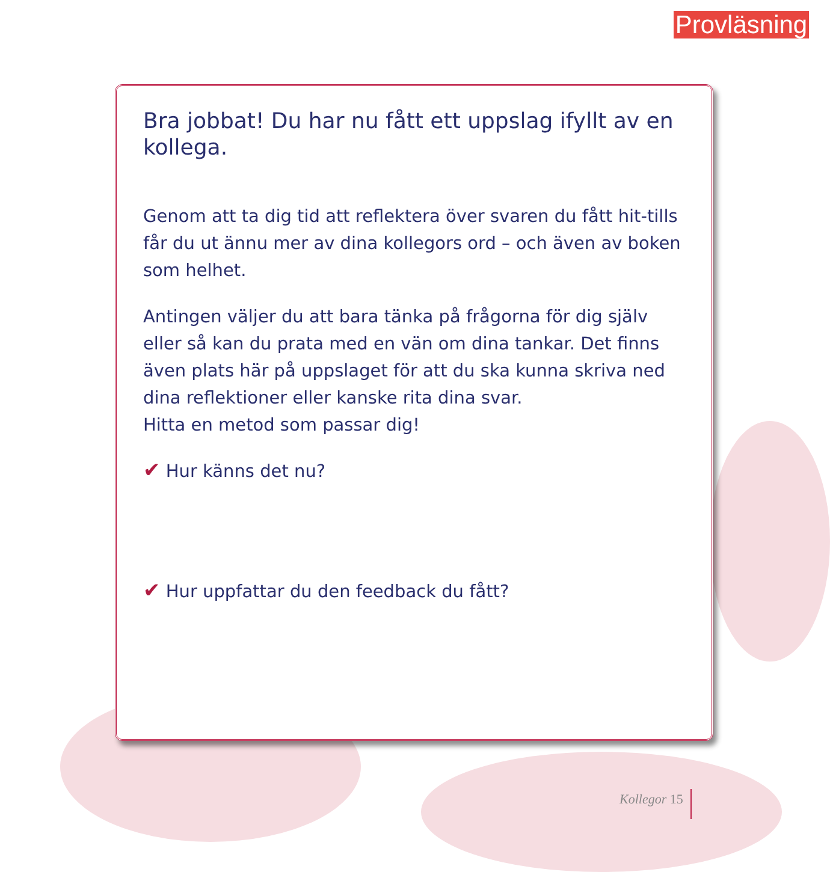Provläsning
Bra jobbat! Du har nu fått ett uppslag ifyllt av en kollega.
Genom att ta dig tid att reflektera över svaren du fått hit-tills får du ut ännu mer av dina kollegors ord – och även av boken som helhet.
Antingen väljer du att bara tänka på frågorna för dig själv eller så kan du prata med en vän om dina tankar. Det finns även plats här på uppslaget för att du ska kunna skriva ned dina reflektioner eller kanske rita dina svar.
Hitta en metod som passar dig!
✔ Hur känns det nu?
✔ Hur uppfattar du den feedback du fått?
Kollegor 15